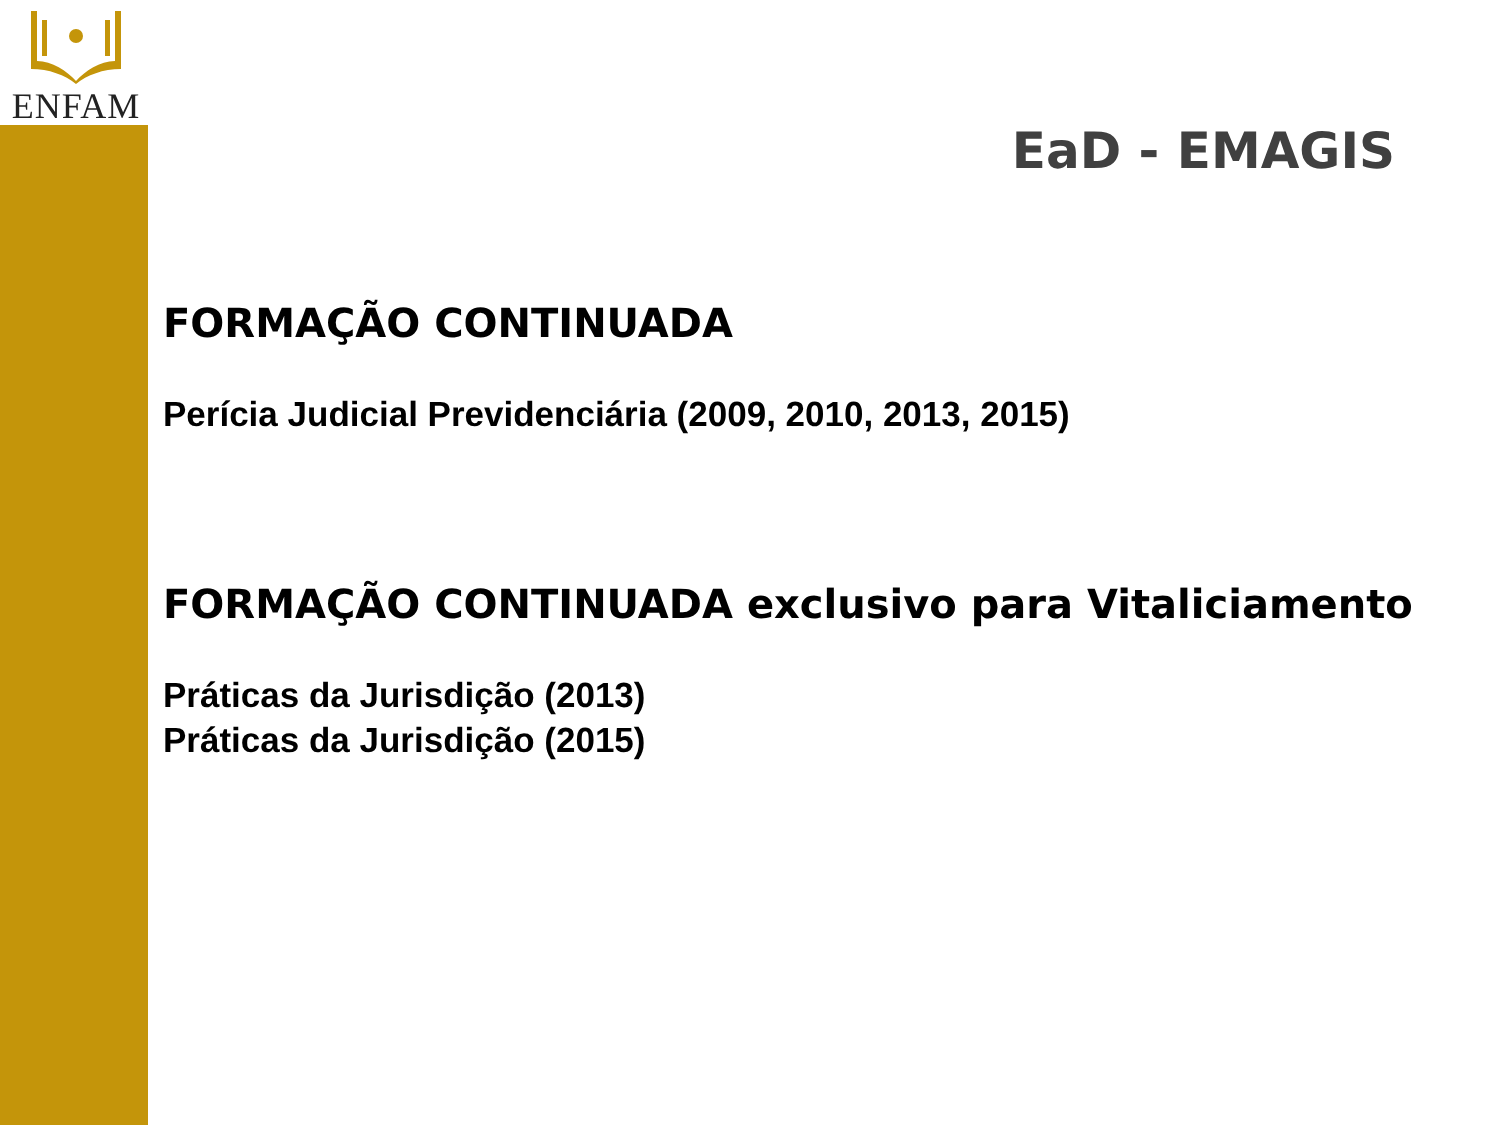ENFAM
EaD - EMAGIS
FORMAÇÃO CONTINUADA
Perícia Judicial Previdenciária (2009, 2010, 2013, 2015)
FORMAÇÃO CONTINUADA exclusivo para Vitaliciamento
Práticas da Jurisdição (2013)
Práticas da Jurisdição (2015)